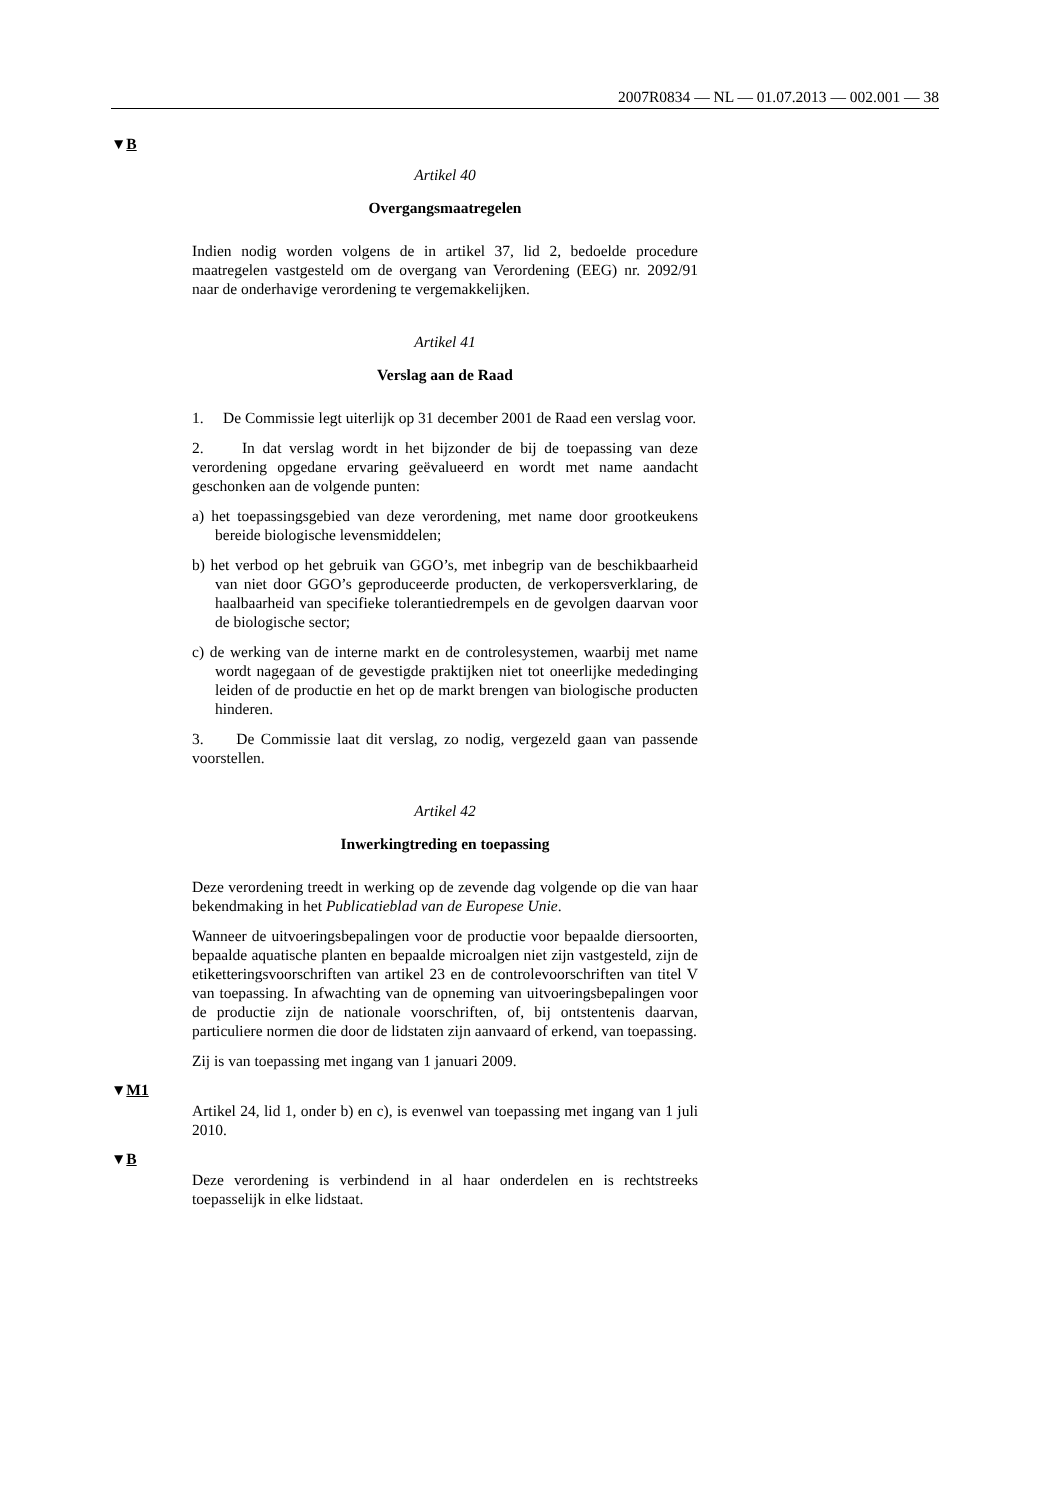2007R0834 — NL — 01.07.2013 — 002.001 — 38
▼B
Artikel 40
Overgangsmaatregelen
Indien nodig worden volgens de in artikel 37, lid 2, bedoelde procedure maatregelen vastgesteld om de overgang van Verordening (EEG) nr. 2092/91 naar de onderhavige verordening te vergemakkelijken.
Artikel 41
Verslag aan de Raad
1. De Commissie legt uiterlijk op 31 december 2001 de Raad een verslag voor.
2. In dat verslag wordt in het bijzonder de bij de toepassing van deze verordening opgedane ervaring geëvalueerd en wordt met name aandacht geschonken aan de volgende punten:
a) het toepassingsgebied van deze verordening, met name door grootkeukens bereide biologische levensmiddelen;
b) het verbod op het gebruik van GGO’s, met inbegrip van de beschikbaarheid van niet door GGO’s geproduceerde producten, de verkopersverklaring, de haalbaarheid van specifieke tolerantiedrempels en de gevolgen daarvan voor de biologische sector;
c) de werking van de interne markt en de controlesystemen, waarbij met name wordt nagegaan of de gevestigde praktijken niet tot oneerlijke mededinging leiden of de productie en het op de markt brengen van biologische producten hinderen.
3. De Commissie laat dit verslag, zo nodig, vergezeld gaan van passende voorstellen.
Artikel 42
Inwerkingtreding en toepassing
Deze verordening treedt in werking op de zevende dag volgende op die van haar bekendmaking in het Publicatieblad van de Europese Unie.
Wanneer de uitvoeringsbepalingen voor de productie voor bepaalde diersoorten, bepaalde aquatische planten en bepaalde microalgen niet zijn vastgesteld, zijn de etiketteringsvoorschriften van artikel 23 en de controlevoorschriften van titel V van toepassing. In afwachting van de opneming van uitvoeringsbepalingen voor de productie zijn de nationale voorschriften, of, bij ontstentenis daarvan, particuliere normen die door de lidstaten zijn aanvaard of erkend, van toepassing.
Zij is van toepassing met ingang van 1 januari 2009.
▼M1
Artikel 24, lid 1, onder b) en c), is evenwel van toepassing met ingang van 1 juli 2010.
▼B
Deze verordening is verbindend in al haar onderdelen en is rechtstreeks toepasselijk in elke lidstaat.